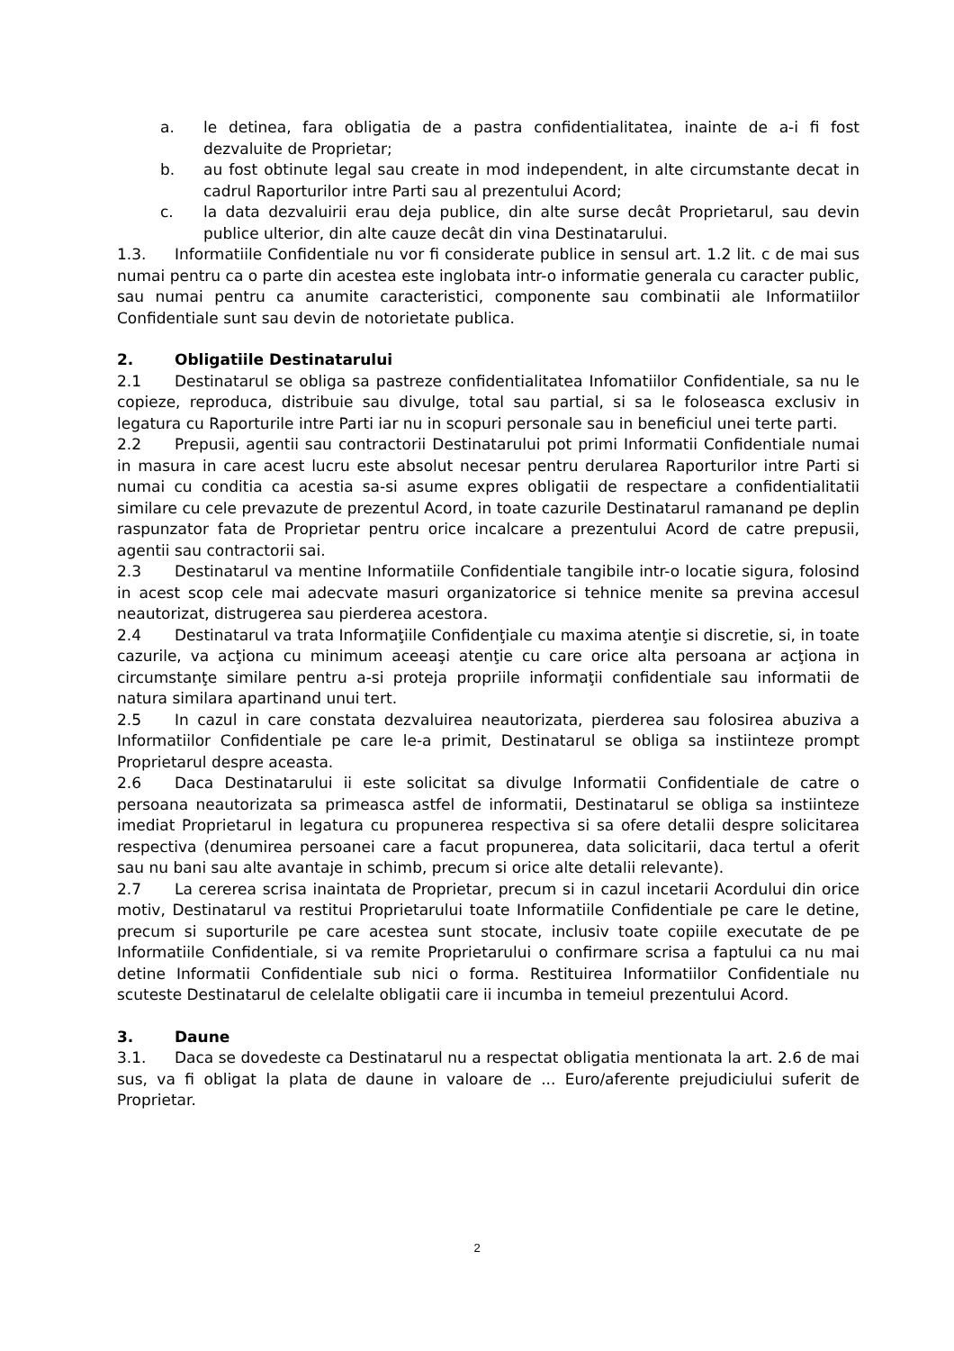a. le detinea, fara obligatia de a pastra confidentialitatea, inainte de a-i fi fost dezvaluite de Proprietar;
b. au fost obtinute legal sau create in mod independent, in alte circumstante decat in cadrul Raporturilor intre Parti sau al prezentului Acord;
c. la data dezvaluirii erau deja publice, din alte surse decât Proprietarul, sau devin publice ulterior, din alte cauze decât din vina Destinatarului.
1.3. Informatiile Confidentiale nu vor fi considerate publice in sensul art. 1.2 lit. c de mai sus numai pentru ca o parte din acestea este inglobata intr-o informatie generala cu caracter public, sau numai pentru ca anumite caracteristici, componente sau combinatii ale Informatiilor Confidentiale sunt sau devin de notorietate publica.
2. Obligatiile Destinatarului
2.1 Destinatarul se obliga sa pastreze confidentialitatea Infomatiilor Confidentiale, sa nu le copieze, reproduca, distribuie sau divulge, total sau partial, si sa le foloseasca exclusiv in legatura cu Raporturile intre Parti iar nu in scopuri personale sau in beneficiul unei terte parti.
2.2 Prepusii, agentii sau contractorii Destinatarului pot primi Informatii Confidentiale numai in masura in care acest lucru este absolut necesar pentru derularea Raporturilor intre Parti si numai cu conditia ca acestia sa-si asume expres obligatii de respectare a confidentialitatii similare cu cele prevazute de prezentul Acord, in toate cazurile Destinatarul ramanand pe deplin raspunzator fata de Proprietar pentru orice incalcare a prezentului Acord de catre prepusii, agentii sau contractorii sai.
2.3 Destinatarul va mentine Informatiile Confidentiale tangibile intr-o locatie sigura, folosind in acest scop cele mai adecvate masuri organizatorice si tehnice menite sa previna accesul neautorizat, distrugerea sau pierderea acestora.
2.4 Destinatarul va trata Informaţiile Confidenţiale cu maxima atenţie si discretie, si, in toate cazurile, va acţiona cu minimum aceeaşi atenţie cu care orice alta persoana ar acţiona in circumstanţe similare pentru a-si proteja propriile informaţii confidentiale sau informatii de natura similara apartinand unui tert.
2.5 In cazul in care constata dezvaluirea neautorizata, pierderea sau folosirea abuziva a Informatiilor Confidentiale pe care le-a primit, Destinatarul se obliga sa instiinteze prompt Proprietarul despre aceasta.
2.6 Daca Destinatarului ii este solicitat sa divulge Informatii Confidentiale de catre o persoana neautorizata sa primeasca astfel de informatii, Destinatarul se obliga sa instiinteze imediat Proprietarul in legatura cu propunerea respectiva si sa ofere detalii despre solicitarea respectiva (denumirea persoanei care a facut propunerea, data solicitarii, daca tertul a oferit sau nu bani sau alte avantaje in schimb, precum si orice alte detalii relevante).
2.7 La cererea scrisa inaintata de Proprietar, precum si in cazul incetarii Acordului din orice motiv, Destinatarul va restitui Proprietarului toate Informatiile Confidentiale pe care le detine, precum si suporturile pe care acestea sunt stocate, inclusiv toate copiile executate de pe Informatiile Confidentiale, si va remite Proprietarului o confirmare scrisa a faptului ca nu mai detine Informatii Confidentiale sub nici o forma. Restituirea Informatiilor Confidentiale nu scuteste Destinatarul de celelalte obligatii care ii incumba in temeiul prezentului Acord.
3. Daune
3.1. Daca se dovedeste ca Destinatarul nu a respectat obligatia mentionata la art. 2.6 de mai sus, va fi obligat la plata de daune in valoare de ... Euro/aferente prejudiciului suferit de Proprietar.
2